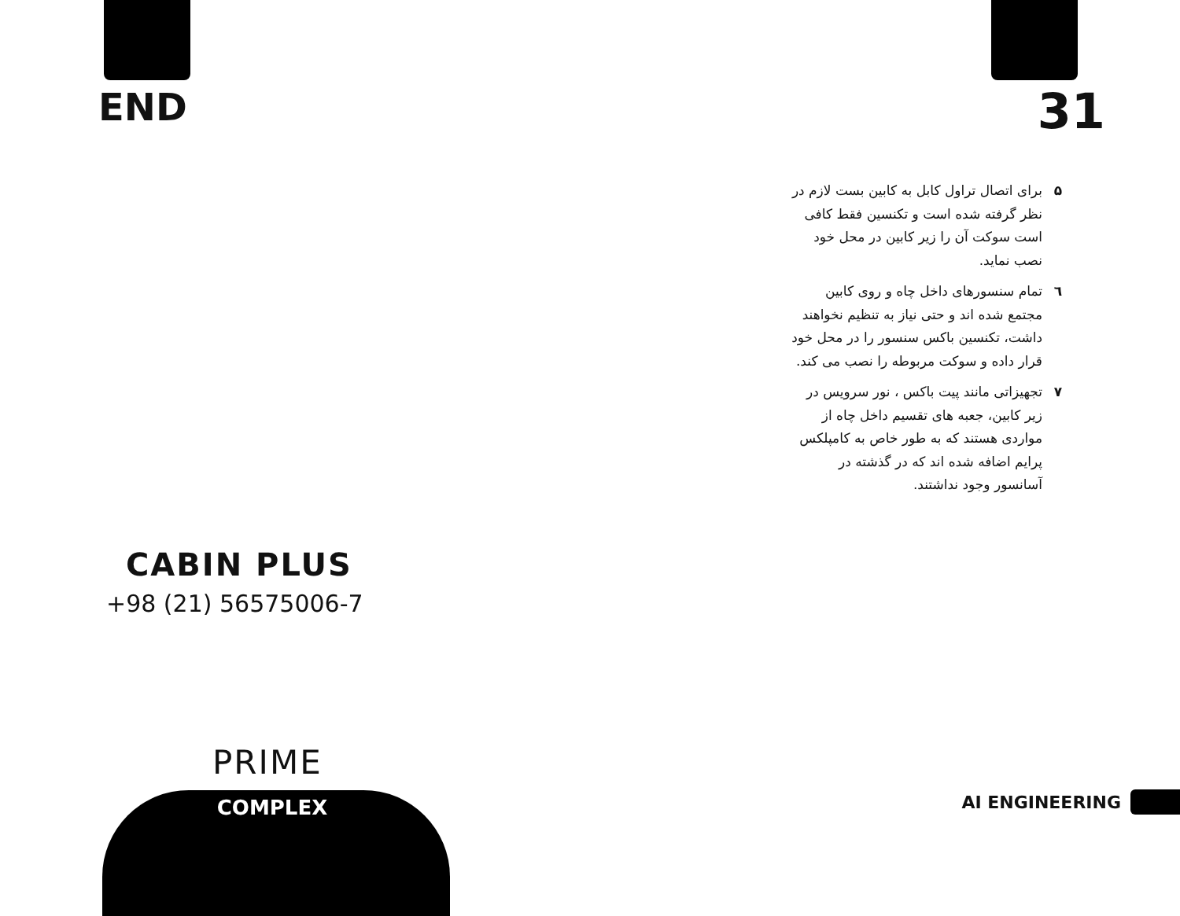END
CABIN PLUS
+98 (21) 56575006-7
PRIME
COMPLEX
31
۵ برای اتصال تراول کابل به کابین بست لازم در نظر گرفته شده است و تکنسین فقط کافی است سوکت آن را زیر کابین در محل خود نصب نماید.
٦ تمام سنسورهای داخل چاه و روی کابین مجتمع شده اند و حتی نیاز به تنظیم نخواهند داشت، تکنسین باکس سنسور را در محل خود قرار داده و سوکت مربوطه را نصب می کند.
۷ تجهیزاتی مانند پیت باکس ، نور سرویس در زیر کابین، جعبه های تقسیم داخل چاه از مواردی هستند که به طور خاص به کامپلکس پرایم اضافه شده اند که در گذشته در آسانسور وجود نداشتند.
AI ENGINEERING